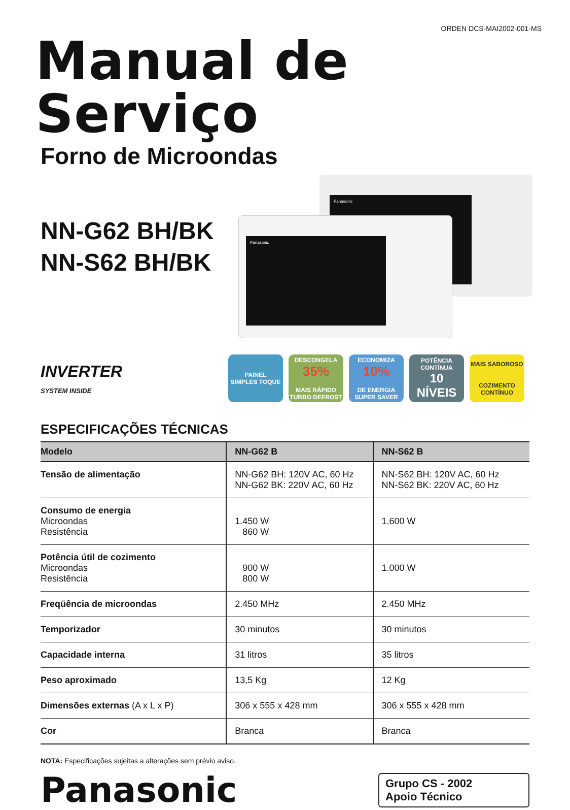ORDEN DCS-MAI2002-001-MS
Manual de Serviço
Forno de Microondas
NN-G62 BH/BK
NN-S62 BH/BK
Panasonic
Panasonic
INVERTER
SYSTEM INSIDE
PAINEL
SIMPLES TOQUE
DESCONGELA
35%
MAIS RÁPIDO
TURBO DEFROST
ECONOMIZA
10%
DE ENERGIA
SUPER SAVER
POTÊNCIA CONTÍNUA
10 NÍVEIS
MAIS SABOROSO
COZIMENTO CONTÍNUO
ESPECIFICAÇÕES TÉCNICAS
| Modelo | NN-G62 B | NN-S62 B |
| --- | --- | --- |
| Tensão de alimentação | NN-G62 BH: 120V AC, 60 Hz NN-G62 BK: 220V AC, 60 Hz | NN-S62 BH: 120V AC, 60 Hz NN-S62 BK: 220V AC, 60 Hz |
| Consumo de energia Microondas Resistência | 1.450 W 860 W | 1.600 W |
| Potência útil de cozimento Microondas Resistência | 900 W 800 W | 1.000 W |
| Freqüência de microondas | 2.450 MHz | 2.450 MHz |
| Temporizador | 30 minutos | 30 minutos |
| Capacidade interna | 31 litros | 35 litros |
| Peso aproximado | 13,5 Kg | 12 Kg |
| Dimensões externas (A x L x P) | 306 x 555 x 428 mm | 306 x 555 x 428 mm |
| Cor | Branca | Branca |
NOTA: Especificações sujeitas a alterações sem prévio aviso.
Panasonic
Grupo CS - 2002
Apoio Técnico